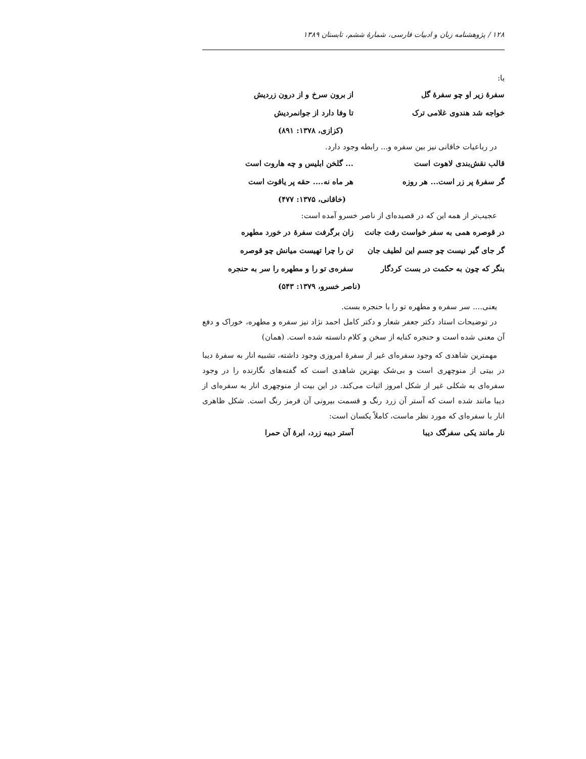۱۲۸ / پژوهشنامه زبان و ادبیات فارسی، شمارهٔ ششم، تابستان ۱۳۸۹
یا:
سفرهٔ زیر او چو سفرهٔ گل از برون سرخ و از درون زردیش
خواجه شد هندوی غلامی ترک تا وفا دارد از جوانمردیش
(کزازی، ۱۳۷۸: ۸۹۱)
در رباعیات خاقانی نیز بین سفره و... رابطه وجود دارد.
قالب نقش‌بندی لاهوت است ... گلخن ابلیس و چه هاروت است
گر سفرهٔ پر زر است... هر روزه هر ماه نه.... حقه پر یاقوت است
(خاقانی، ۱۳۷۵: ۴۷۷)
عجیب‌تر از همه این که در قصیده‌ای از ناصر خسرو آمده است:
در قوصره همی به سفر خواست رفت جانت
زان برگرفت سفرهٔ در خورد مطهره
گر جای گیر نیست چو جسم این لطیف جان
تن را چرا تهیست میانش چو قوصره
بنگر که چون به حکمت در بست کردگار
سفره‌ی تو را و مطهره را سر به حنجره
(ناصر خسرو، ۱۳۷۹: ۵۴۳)
یعنی.... سر سفره و مطهره تو را با حنجره بست.
در توضیحات استاد دکتر جعفر شعار و دکتر کامل احمد نژاد نیز سفره و مطهره، خوراک و دفع آن معنی شده است و حنجره کنایه از سخن و کلام دانسته شده است. (همان)
مهمترین شاهدی که وجود سفره‌ای غیر از سفرهٔ امروزی وجود داشته، تشبیه انار به سفرهٔ دیبا در بیتی از منوچهری است و بی‌شک بهترین شاهدی است که گفته‌های نگارنده را در وجود سفره‌ای به شکلی غیر از شکل امروز اثبات می‌کند. در این بیت از منوچهری انار به سفره‌ای از دیبا مانند شده است که آستر آن زرد رنگ و قسمت بیرونی آن قرمز رنگ است. شکل ظاهری انار با سفره‌ای که مورد نظر ماست، کاملاً یکسان است:
نار مانند یکی سفرگک دیبا آستر دیبه زرد، ابرهٔ آن حمرا